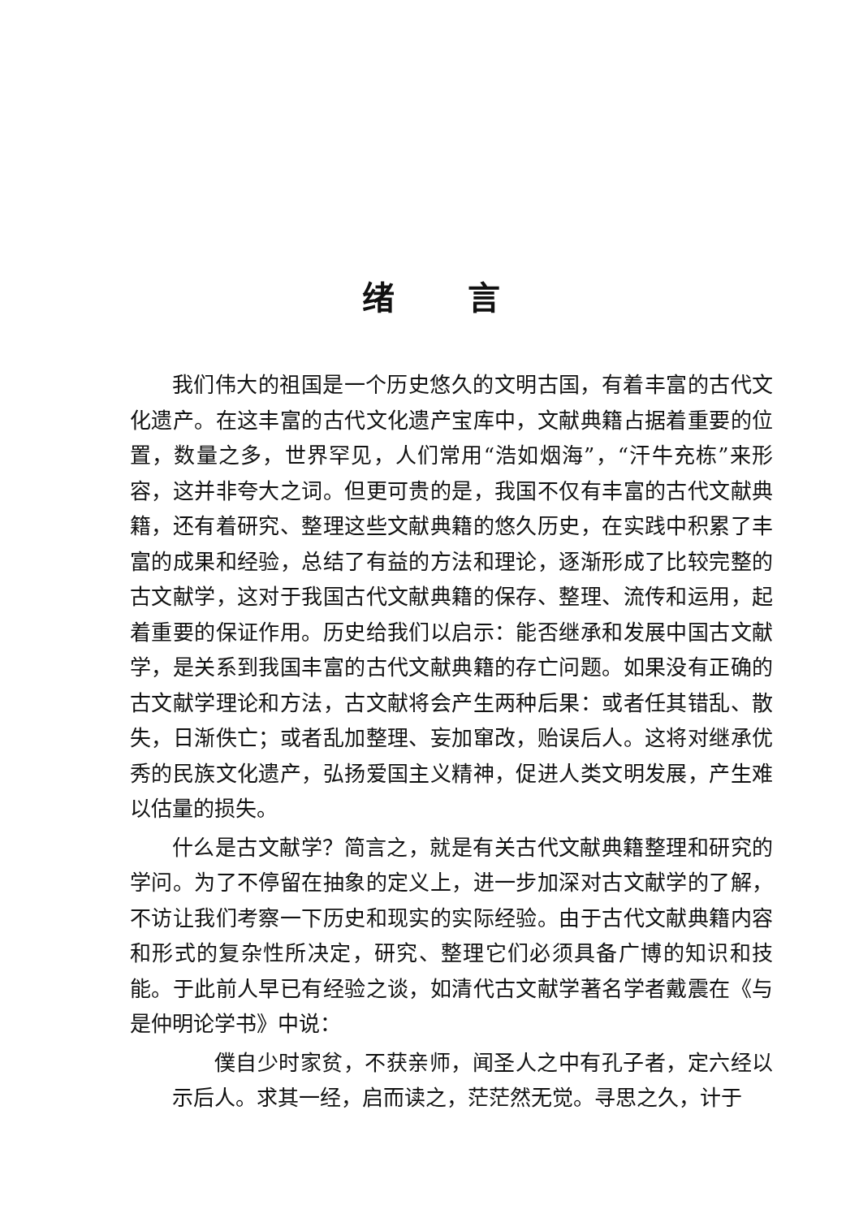绪言
我们伟大的祖国是一个历史悠久的文明古国，有着丰富的古代文化遗产。在这丰富的古代文化遗产宝库中，文献典籍占据着重要的位置，数量之多，世界罕见，人们常用“浩如烟海”，“汗牛充栋”来形容，这并非夸大之词。但更可贵的是，我国不仅有丰富的古代文献典籍，还有着研究、整理这些文献典籍的悠久历史，在实践中积累了丰富的成果和经验，总结了有益的方法和理论，逐渐形成了比较完整的古文献学，这对于我国古代文献典籍的保存、整理、流传和运用，起着重要的保证作用。历史给我们以启示：能否继承和发展中国古文献学，是关系到我国丰富的古代文献典籍的存亡问题。如果没有正确的古文献学理论和方法，古文献将会产生两种后果：或者任其错乱、散失，日渐佚亡；或者乱加整理、妄加窜改，贻误后人。这将对继承优秀的民族文化遗产，弘扬爱国主义精神，促进人类文明发展，产生难以估量的损失。
什么是古文献学？简言之，就是有关古代文献典籍整理和研究的学问。为了不停留在抽象的定义上，进一步加深对古文献学的了解，不访让我们考察一下历史和现实的实际经验。由于古代文献典籍内容和形式的复杂性所决定，研究、整理它们必须具备广博的知识和技能。于此前人早已有经验之谈，如清代古文献学著名学者戴震在《与是仲明论学书》中说：
僕自少时家贫，不获亲师，闻圣人之中有孔子者，定六经以示后人。求其一经，启而读之，茫茫然无觉。寻思之久，计于